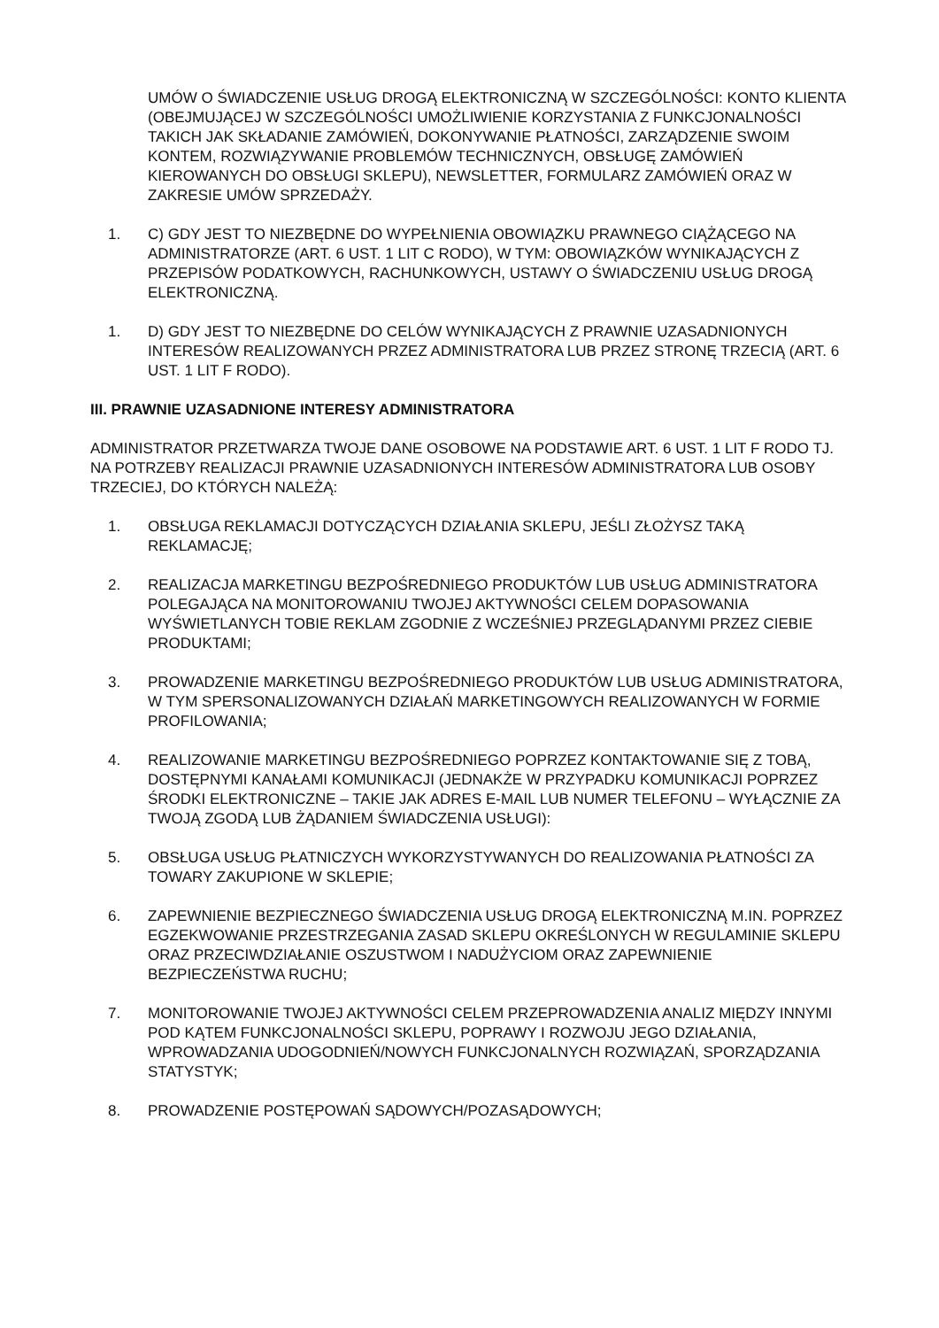UMÓW O ŚWIADCZENIE USŁUG DROGĄ ELEKTRONICZNĄ W SZCZEGÓLNOŚCI: KONTO KLIENTA (OBEJMUJĄCEJ W SZCZEGÓLNOŚCI UMOŻLIWIENIE KORZYSTANIA Z FUNKCJONALNOŚCI TAKICH JAK SKŁADANIE ZAMÓWIEŃ, DOKONYWANIE PŁATNOŚCI, ZARZĄDZENIE SWOIM KONTEM, ROZWIĄZYWANIE PROBLEMÓW TECHNICZNYCH, OBSŁUGĘ ZAMÓWIEŃ KIEROWANYCH DO OBSŁUGI SKLEPU), NEWSLETTER, FORMULARZ ZAMÓWIEŃ ORAZ W ZAKRESIE UMÓW SPRZEDAŻY.
1. C) GDY JEST TO NIEZBĘDNE DO WYPEŁNIENIA OBOWIĄZKU PRAWNEGO CIĄŻĄCEGO NA ADMINISTRATORZE (ART. 6 UST. 1 LIT C RODO), W TYM: OBOWIĄZKÓW WYNIKAJĄCYCH Z PRZEPISÓW PODATKOWYCH, RACHUNKOWYCH, USTAWY O ŚWIADCZENIU USŁUG DROGĄ ELEKTRONICZNĄ.
1. D) GDY JEST TO NIEZBĘDNE DO CELÓW WYNIKAJĄCYCH Z PRAWNIE UZASADNIONYCH INTERESÓW REALIZOWANYCH PRZEZ ADMINISTRATORA LUB PRZEZ STRONĘ TRZECIĄ (ART. 6 UST. 1 LIT F RODO).
III. PRAWNIE UZASADNIONE INTERESY ADMINISTRATORA
ADMINISTRATOR PRZETWARZA TWOJE DANE OSOBOWE NA PODSTAWIE ART. 6 UST. 1 LIT F RODO TJ. NA POTRZEBY REALIZACJI PRAWNIE UZASADNIONYCH INTERESÓW ADMINISTRATORA LUB OSOBY TRZECIEJ, DO KTÓRYCH NALEŻĄ:
1. OBSŁUGA REKLAMACJI DOTYCZĄCYCH DZIAŁANIA SKLEPU, JEŚLI ZŁOŻYSZ TAKĄ REKLAMACJĘ;
2. REALIZACJA MARKETINGU BEZPOŚREDNIEGO PRODUKTÓW LUB USŁUG ADMINISTRATORA POLEGAJĄCA NA MONITOROWANIU TWOJEJ AKTYWNOŚCI CELEM DOPASOWANIA WYŚWIETLANYCH TOBIE REKLAM ZGODNIE Z WCZEŚNIEJ PRZEGLĄDANYMI PRZEZ CIEBIE PRODUKTAMI;
3. PROWADZENIE MARKETINGU BEZPOŚREDNIEGO PRODUKTÓW LUB USŁUG ADMINISTRATORA, W TYM SPERSONALIZOWANYCH DZIAŁAŃ MARKETINGOWYCH REALIZOWANYCH W FORMIE PROFILOWANIA;
4. REALIZOWANIE MARKETINGU BEZPOŚREDNIEGO POPRZEZ KONTAKTOWANIE SIĘ Z TOBĄ, DOSTĘPNYMI KANAŁAMI KOMUNIKACJI (JEDNAKŻE W PRZYPADKU KOMUNIKACJI POPRZEZ ŚRODKI ELEKTRONICZNE – TAKIE JAK ADRES E-MAIL LUB NUMER TELEFONU – WYŁĄCZNIE ZA TWOJĄ ZGODĄ LUB ŻĄDANIEM ŚWIADCZENIA USŁUGI):
5. OBSŁUGA USŁUG PŁATNICZYCH WYKORZYSTYWANYCH DO REALIZOWANIA PŁATNOŚCI ZA TOWARY ZAKUPIONE W SKLEPIE;
6. ZAPEWNIENIE BEZPIECZNEGO ŚWIADCZENIA USŁUG DROGĄ ELEKTRONICZNĄ M.IN. POPRZEZ EGZEKWOWANIE PRZESTRZEGANIA ZASAD SKLEPU OKREŚLONYCH W REGULAMINIE SKLEPU ORAZ PRZECIWDZIAŁANIE OSZUSTWOM I NADUŻYCIOM ORAZ ZAPEWNIENIE BEZPIECZEŃSTWA RUCHU;
7. MONITOROWANIE TWOJEJ AKTYWNOŚCI CELEM PRZEPROWADZENIA ANALIZ MIĘDZY INNYMI POD KĄTEM FUNKCJONALNOŚCI SKLEPU, POPRAWY I ROZWOJU JEGO DZIAŁANIA, WPROWADZANIA UDOGODNIEŃ/NOWYCH FUNKCJONALNYCH ROZWIĄZAŃ, SPORZĄDZANIA STATYSTYK;
8. PROWADZENIE POSTĘPOWAŃ SĄDOWYCH/POZASĄDOWYCH;